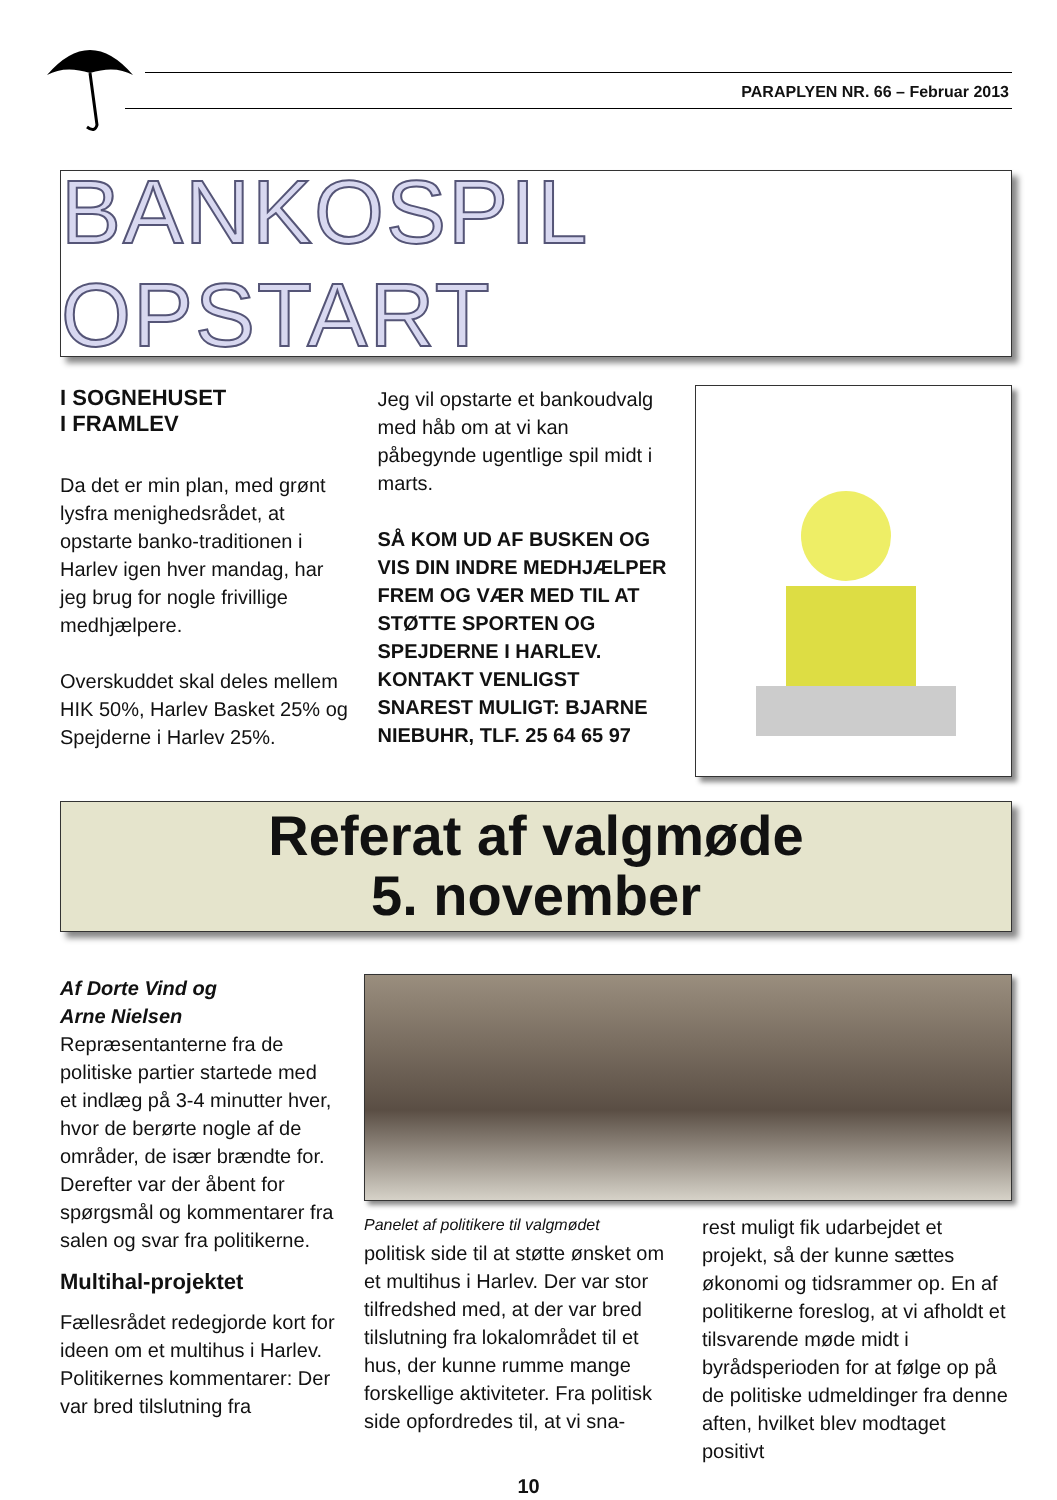PARAPLYEN NR. 66 – Februar 2013
BANKOSPIL OPSTART
I SOGNEHUSET
I FRAMLEV
Da det er min plan, med grønt lysfra menighedsrådet, at opstarte banko-traditionen i Harlev igen hver mandag, har jeg brug for nogle frivillige medhjælpere.
Overskuddet skal deles mellem HIK 50%, Harlev Basket 25% og Spejderne i Harlev 25%.
Jeg vil opstarte et bankoudvalg med håb om at vi kan påbegynde ugentlige spil midt i marts.
SÅ KOM UD AF BUSKEN OG VIS DIN INDRE MEDHJÆLPER FREM OG VÆR MED TIL AT STØTTE SPORTEN OG SPEJDERNE I HARLEV.
KONTAKT VENLIGST SNAREST MULIGT: BJARNE NIEBUHR, TLF. 25 64 65 97
Referat af valgmøde
5. november
Af Dorte Vind og
Arne Nielsen
Repræsentanterne fra de politiske partier startede med et indlæg på 3-4 minutter hver, hvor de berørte nogle af de områder, de især brændte for. Derefter var der åbent for spørgsmål og kommentarer fra salen og svar fra politikerne.
Multihal-projektet
Fællesrådet redegjorde kort for ideen om et multihus i Harlev.
Politikernes kommentarer: Der var bred tilslutning fra
Panelet af politikere til valgmødet
politisk side til at støtte ønsket om et multihus i Harlev. Der var stor tilfredshed med, at der var bred tilslutning fra lokalområdet til et hus, der kunne rumme mange forskellige aktiviteter. Fra politisk side opfordredes til, at vi sna-
rest muligt fik udarbejdet et projekt, så der kunne sættes økonomi og tidsrammer op. En af politikerne foreslog, at vi afholdt et tilsvarende møde midt i byrådsperioden for at følge op på de politiske udmeldinger fra denne aften, hvilket blev modtaget positivt
10